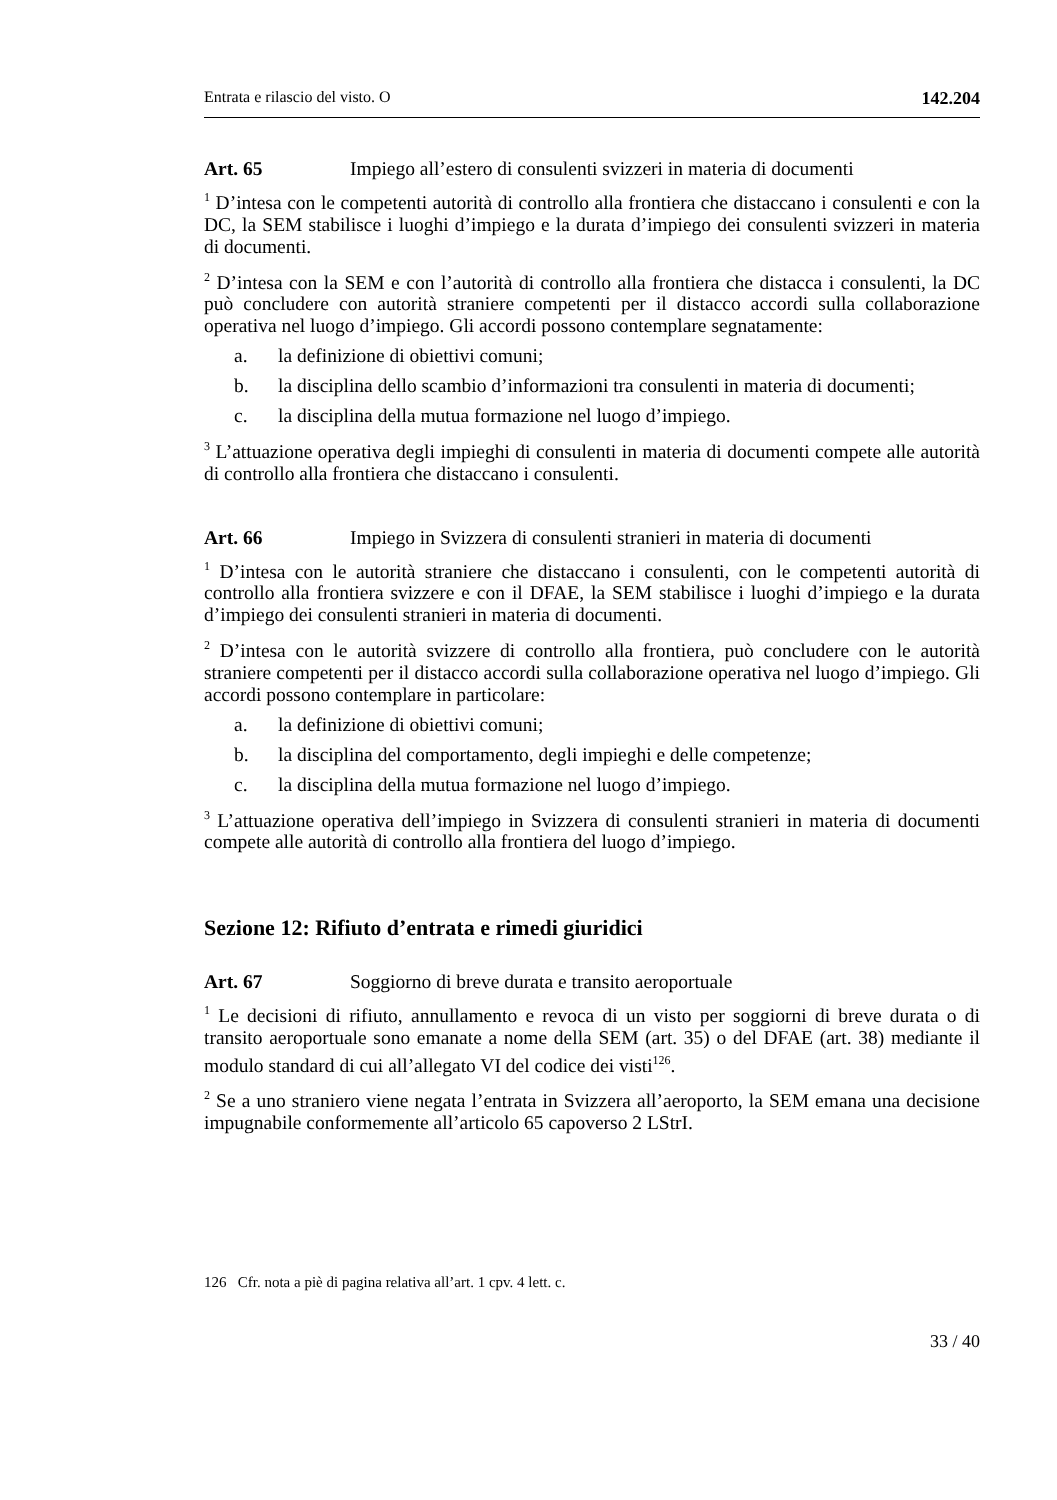Entrata e rilascio del visto. O 142.204
Art. 65 Impiego all’estero di consulenti svizzeri in materia di documenti
<sup>1</sup> D’intesa con le competenti autorità di controllo alla frontiera che distaccano i consulenti e con la DC, la SEM stabilisce i luoghi d’impiego e la durata d’impiego dei consulenti svizzeri in materia di documenti.
<sup>2</sup> D’intesa con la SEM e con l’autorità di controllo alla frontiera che distacca i consulenti, la DC può concludere con autorità straniere competenti per il distacco accordi sulla collaborazione operativa nel luogo d’impiego. Gli accordi possono contemplare segnatamente:
a. la definizione di obiettivi comuni;
b. la disciplina dello scambio d’informazioni tra consulenti in materia di documenti;
c. la disciplina della mutua formazione nel luogo d’impiego.
<sup>3</sup> L’attuazione operativa degli impieghi di consulenti in materia di documenti compete alle autorità di controllo alla frontiera che distaccano i consulenti.
Art. 66 Impiego in Svizzera di consulenti stranieri in materia di documenti
<sup>1</sup> D’intesa con le autorità straniere che distaccano i consulenti, con le competenti autorità di controllo alla frontiera svizzere e con il DFAE, la SEM stabilisce i luoghi d’impiego e la durata d’impiego dei consulenti stranieri in materia di documenti.
<sup>2</sup> D’intesa con le autorità svizzere di controllo alla frontiera, può concludere con le autorità straniere competenti per il distacco accordi sulla collaborazione operativa nel luogo d’impiego. Gli accordi possono contemplare in particolare:
a. la definizione di obiettivi comuni;
b. la disciplina del comportamento, degli impieghi e delle competenze;
c. la disciplina della mutua formazione nel luogo d’impiego.
<sup>3</sup> L’attuazione operativa dell’impiego in Svizzera di consulenti stranieri in materia di documenti compete alle autorità di controllo alla frontiera del luogo d’impiego.
Sezione 12: Rifiuto d’entrata e rimedi giuridici
Art. 67 Soggiorno di breve durata e transito aeroportuale
<sup>1</sup> Le decisioni di rifiuto, annullamento e revoca di un visto per soggiorni di breve durata o di transito aeroportuale sono emanate a nome della SEM (art. 35) o del DFAE (art. 38) mediante il modulo standard di cui all’allegato VI del codice dei visti<sup>126</sup>.
<sup>2</sup> Se a uno straniero viene negata l’entrata in Svizzera all’aeroporto, la SEM emana una decisione impugnabile conformemente all’articolo 65 capoverso 2 LStrI.
126 Cfr. nota a piè di pagina relativa all’art. 1 cpv. 4 lett. c.
33 / 40